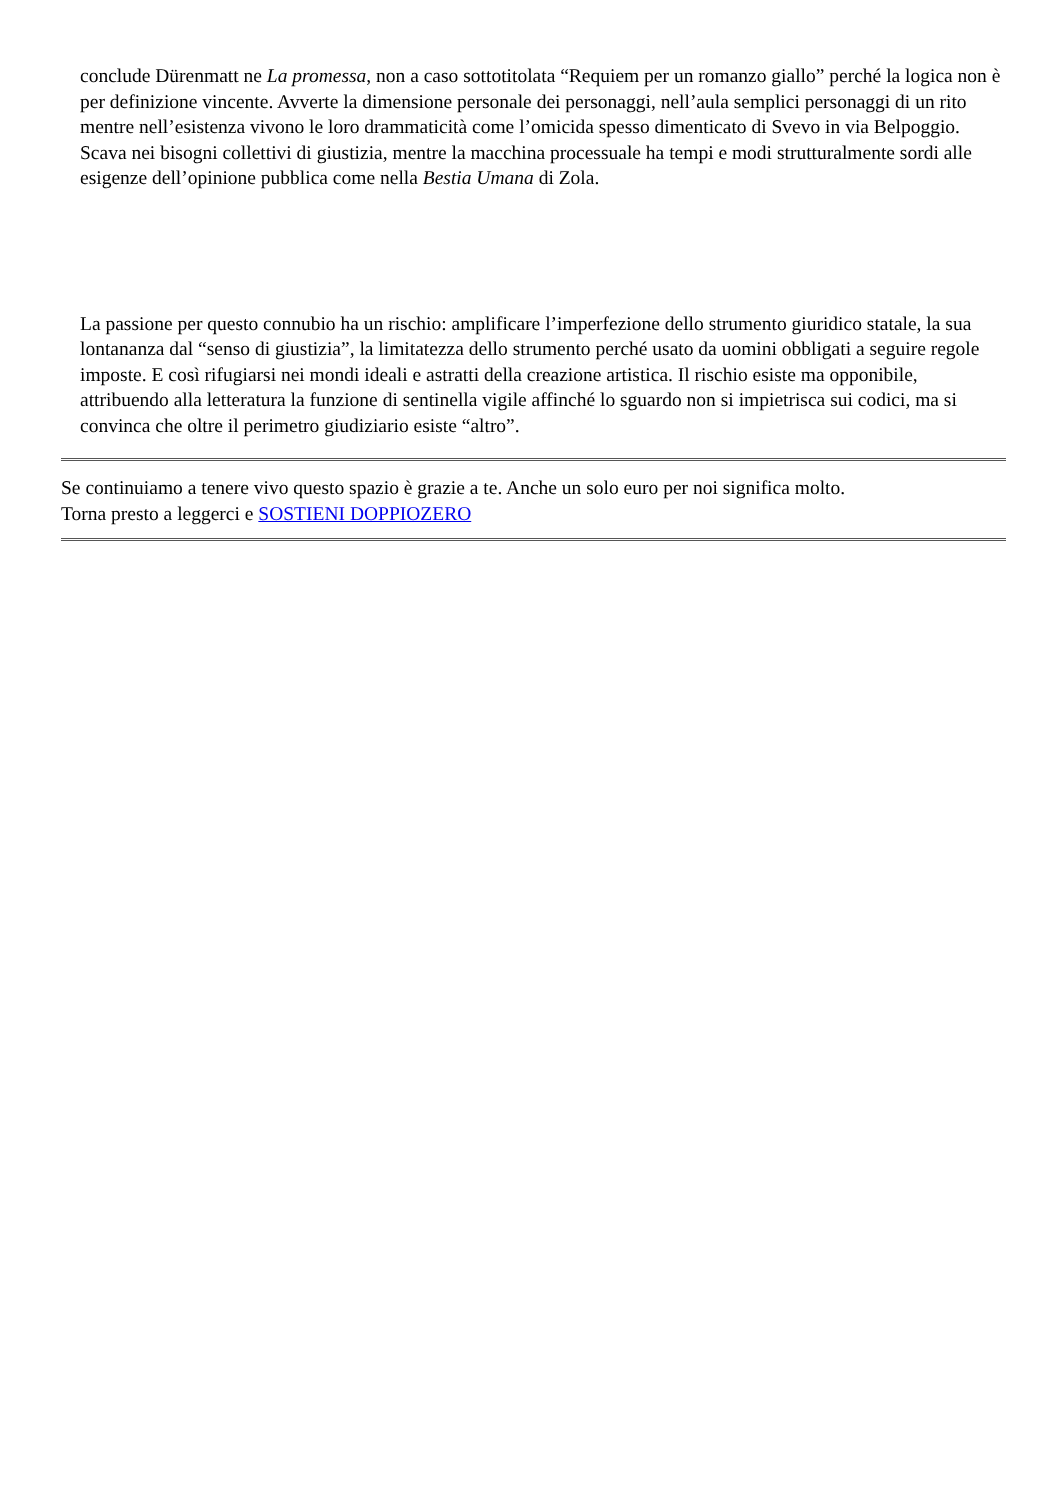conclude Dürenmatt ne La promessa, non a caso sottotitolata “Requiem per un romanzo giallo” perché la logica non è per definizione vincente. Avverte la dimensione personale dei personaggi, nell’aula semplici personaggi di un rito mentre nell’esistenza vivono le loro drammaticità come l’omicida spesso dimenticato di Svevo in via Belpoggio. Scava nei bisogni collettivi di giustizia, mentre la macchina processuale ha tempi e modi strutturalmente sordi alle esigenze dell’opinione pubblica come nella Bestia Umana di Zola.
La passione per questo connubio ha un rischio: amplificare l’imperfezione dello strumento giuridico statale, la sua lontananza dal “senso di giustizia”, la limitatezza dello strumento perché usato da uomini obbligati a seguire regole imposte. E così rifugiarsi nei mondi ideali e astratti della creazione artistica. Il rischio esiste ma opponibile, attribuendo alla letteratura la funzione di sentinella vigile affinché lo sguardo non si impietrisca sui codici, ma si convinca che oltre il perimetro giudiziario esiste “altro”.
Se continuiamo a tenere vivo questo spazio è grazie a te. Anche un solo euro per noi significa molto.
Torna presto a leggerci e SOSTIENI DOPPIOZERO